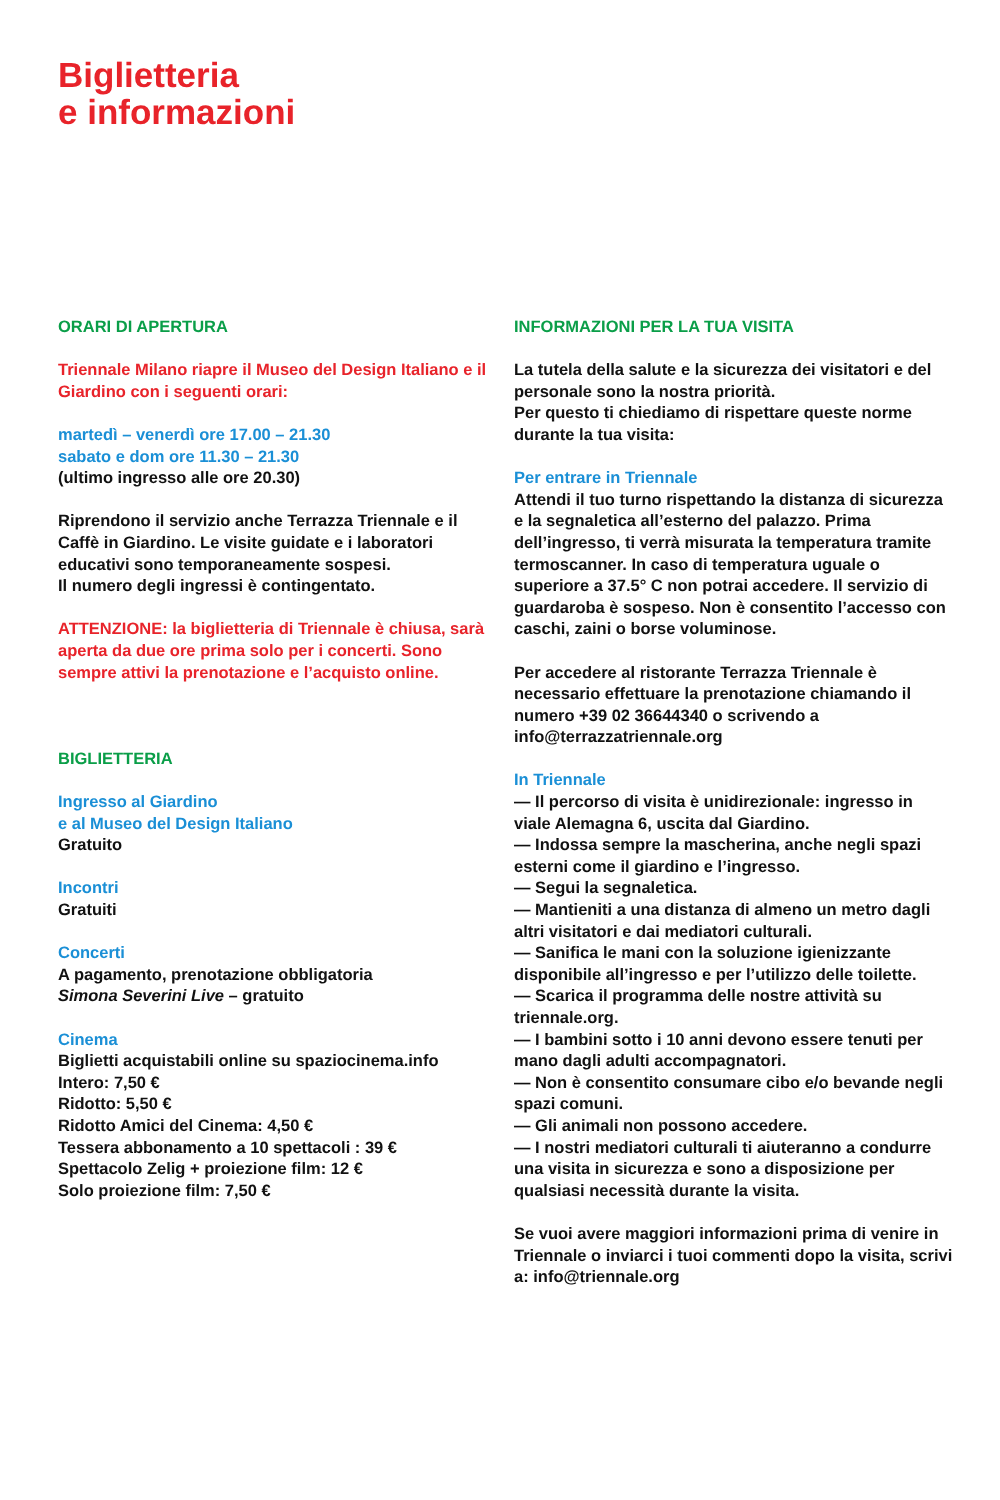Biglietteria
e informazioni
ORARI DI APERTURA
Triennale Milano riapre il Museo del Design Italiano e il Giardino con i seguenti orari:
martedì – venerdì ore 17.00 – 21.30
sabato e dom ore 11.30 – 21.30
(ultimo ingresso alle ore 20.30)
Riprendono il servizio anche Terrazza Triennale e il Caffè in Giardino. Le visite guidate e i laboratori educativi sono temporaneamente sospesi.
Il numero degli ingressi è contingentato.
ATTENZIONE: la biglietteria di Triennale è chiusa, sarà aperta da due ore prima solo per i concerti. Sono sempre attivi la prenotazione e l’acquisto online.
BIGLIETTERIA
Ingresso al Giardino
e al Museo del Design Italiano
Gratuito
Incontri
Gratuiti
Concerti
A pagamento, prenotazione obbligatoria
Simona Severini Live – gratuito
Cinema
Biglietti acquistabili online su spaziocinema.info
Intero: 7,50 €
Ridotto: 5,50 €
Ridotto Amici del Cinema: 4,50 €
Tessera abbonamento a 10 spettacoli : 39 €
Spettacolo Zelig + proiezione film: 12 €
Solo proiezione film: 7,50 €
INFORMAZIONI PER LA TUA VISITA
La tutela della salute e la sicurezza dei visitatori e del personale sono la nostra priorità.
Per questo ti chiediamo di rispettare queste norme durante la tua visita:
Per entrare in Triennale
Attendi il tuo turno rispettando la distanza di sicurezza e la segnaletica all’esterno del palazzo. Prima dell’ingresso, ti verrà misurata la temperatura tramite termoscanner. In caso di temperatura uguale o superiore a 37.5° C non potrai accedere. Il servizio di guardaroba è sospeso. Non è consentito l’accesso con caschi, zaini o borse voluminose.
Per accedere al ristorante Terrazza Triennale è necessario effettuare la prenotazione chiamando il numero +39 02 36644340 o scrivendo a info@terrazzatriennale.org
In Triennale
— Il percorso di visita è unidirezionale: ingresso in viale Alemagna 6, uscita dal Giardino.
— Indossa sempre la mascherina, anche negli spazi esterni come il giardino e l’ingresso.
— Segui la segnaletica.
— Mantieniti a una distanza di almeno un metro dagli altri visitatori e dai mediatori culturali.
— Sanifica le mani con la soluzione igienizzante disponibile all’ingresso e per l’utilizzo delle toilette.
— Scarica il programma delle nostre attività su triennale.org.
— I bambini sotto i 10 anni devono essere tenuti per mano dagli adulti accompagnatori.
— Non è consentito consumare cibo e/o bevande negli spazi comuni.
— Gli animali non possono accedere.
— I nostri mediatori culturali ti aiuteranno a condurre una visita in sicurezza e sono a disposizione per qualsiasi necessità durante la visita.
Se vuoi avere maggiori informazioni prima di venire in Triennale o inviarci i tuoi commenti dopo la visita, scrivi a: info@triennale.org